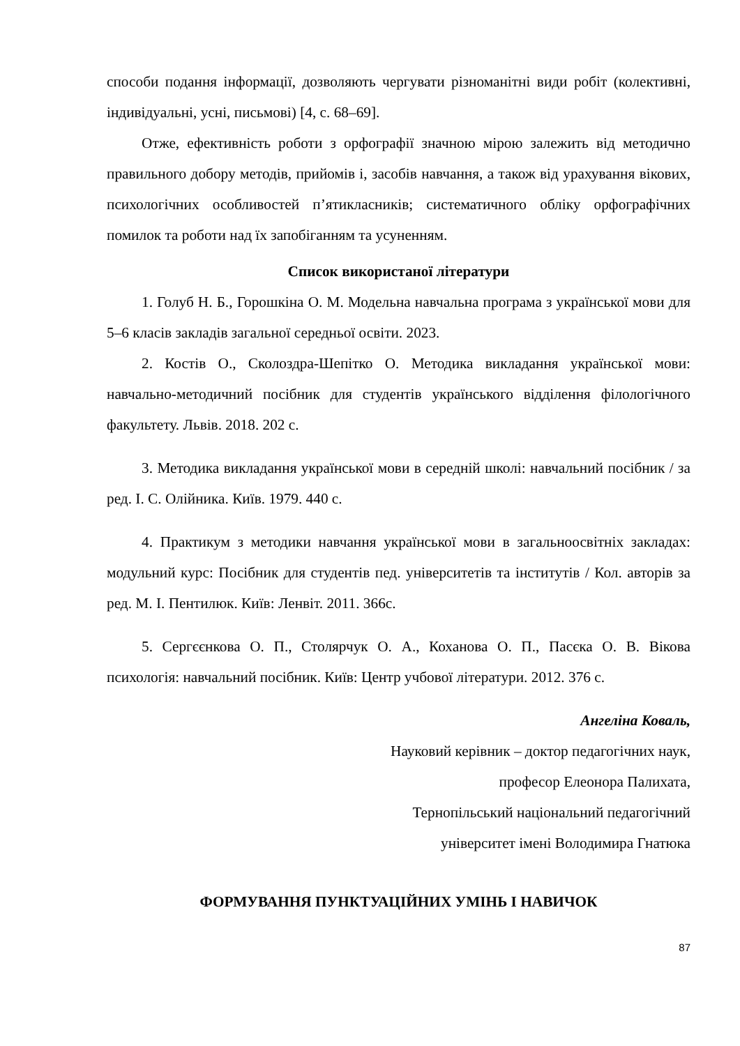способи подання інформації, дозволяють чергувати різноманітні види робіт (колективні, індивідуальні, усні, письмові) [4, с. 68–69].
Отже, ефективність роботи з орфографії значною мірою залежить від методично правильного добору методів, прийомів і, засобів навчання, а також від урахування вікових, психологічних особливостей п’ятикласників; систематичного обліку орфографічних помилок та роботи над їх запобіганням та усуненням.
Список використаної літератури
1. Голуб Н. Б., Горошкіна О. М. Модельна навчальна програма з української мови для 5–6 класів закладів загальної середньої освіти. 2023.
2. Костів О., Сколоздра-Шепітко О. Методика викладання української мови: навчально-методичний посібник для студентів українського відділення філологічного факультету. Львів. 2018. 202 с.
3. Методика викладання української мови в середній школі: навчальний посібник / за ред. І. С. Олійника. Київ. 1979. 440 с.
4. Практикум з методики навчання української мови в загальноосвітніх закладах: модульний курс: Посібник для студентів пед. університетів та інститутів / Кол. авторів за ред. М. І. Пентилюк. Київ: Ленвіт. 2011. 366с.
5. Сергєєнкова О. П., Столярчук О. А., Коханова О. П., Пасєка О. В. Вікова психологія: навчальний посібник. Київ: Центр учбової літератури. 2012. 376 с.
Ангеліна Коваль,
Науковий керівник – доктор педагогічних наук,
професор Елеонора Палихата,
Тернопільський національний педагогічний
університет імені Володимира Гнатюка
ФОРМУВАННЯ ПУНКТУАЦІЙНИХ УМІНЬ І НАВИЧОК
87